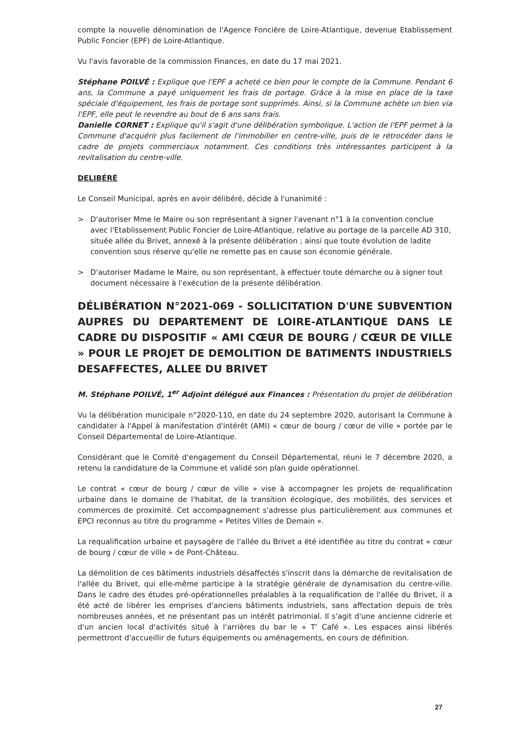compte la nouvelle dénomination de l'Agence Foncière de Loire-Atlantique, devenue Etablissement Public Foncier (EPF) de Loire-Atlantique.
Vu l'avis favorable de la commission Finances, en date du 17 mai 2021.
Stéphane POILVÉ : Explique que l'EPF a acheté ce bien pour le compte de la Commune. Pendant 6 ans, la Commune a payé uniquement les frais de portage. Grâce à la mise en place de la taxe spéciale d'équipement, les frais de portage sont supprimés. Ainsi, si la Commune achète un bien via l'EPF, elle peut le revendre au bout de 6 ans sans frais.
Danielle CORNET : Explique qu'il s'agit d'une délibération symbolique. L'action de l'EPF permet à la Commune d'acquérir plus facilement de l'immobilier en centre-ville, puis de le rétrocéder dans le cadre de projets commerciaux notamment. Ces conditions très intéressantes participent à la revitalisation du centre-ville.
DELIBÉRÉ
Le Conseil Municipal, après en avoir délibéré, décide à l'unanimité :
> D'autoriser Mme le Maire ou son représentant à signer l'avenant n°1 à la convention conclue avec l'Etablissement Public Foncier de Loire-Atlantique, relative au portage de la parcelle AD 310, située allée du Brivet, annexé à la présente délibération ; ainsi que toute évolution de ladite convention sous réserve qu'elle ne remette pas en cause son économie générale.
> D'autoriser Madame le Maire, ou son représentant, à effectuer toute démarche ou à signer tout document nécessaire à l'exécution de la présente délibération.
DÉLIBÉRATION N°2021-069 - SOLLICITATION D'UNE SUBVENTION AUPRES DU DEPARTEMENT DE LOIRE-ATLANTIQUE DANS LE CADRE DU DISPOSITIF « AMI CŒUR DE BOURG / CŒUR DE VILLE » POUR LE PROJET DE DEMOLITION DE BATIMENTS INDUSTRIELS DESAFFECTES, ALLEE DU BRIVET
M. Stéphane POILVÉ, 1<sup>er</sup> Adjoint délégué aux Finances : Présentation du projet de délibération
Vu la délibération municipale n°2020-110, en date du 24 septembre 2020, autorisant la Commune à candidater à l'Appel à manifestation d'intérêt (AMI) « cœur de bourg / cœur de ville » portée par le Conseil Départemental de Loire-Atlantique.
Considérant que le Comité d'engagement du Conseil Départemental, réuni le 7 décembre 2020, a retenu la candidature de la Commune et validé son plan guide opérationnel.
Le contrat « cœur de bourg / cœur de ville » vise à accompagner les projets de requalification urbaine dans le domaine de l'habitat, de la transition écologique, des mobilités, des services et commerces de proximité. Cet accompagnement s'adresse plus particulièrement aux communes et EPCI reconnus au titre du programme « Petites Villes de Demain ».
La requalification urbaine et paysagère de l'allée du Brivet a été identifiée au titre du contrat « cœur de bourg / cœur de ville » de Pont-Château.
La démolition de ces bâtiments industriels désaffectés s'inscrit dans la démarche de revitalisation de l'allée du Brivet, qui elle-même participe à la stratégie générale de dynamisation du centre-ville. Dans le cadre des études pré-opérationnelles préalables à la requalification de l'allée du Brivet, il a été acté de libérer les emprises d'anciens bâtiments industriels, sans affectation depuis de très nombreuses années, et ne présentant pas un intérêt patrimonial. Il s'agit d'une ancienne cidrerie et d'un ancien local d'activités situé à l'arrières du bar le « T' Café ». Les espaces ainsi libérés permettront d'accueillir de futurs équipements ou aménagements, en cours de définition.
27